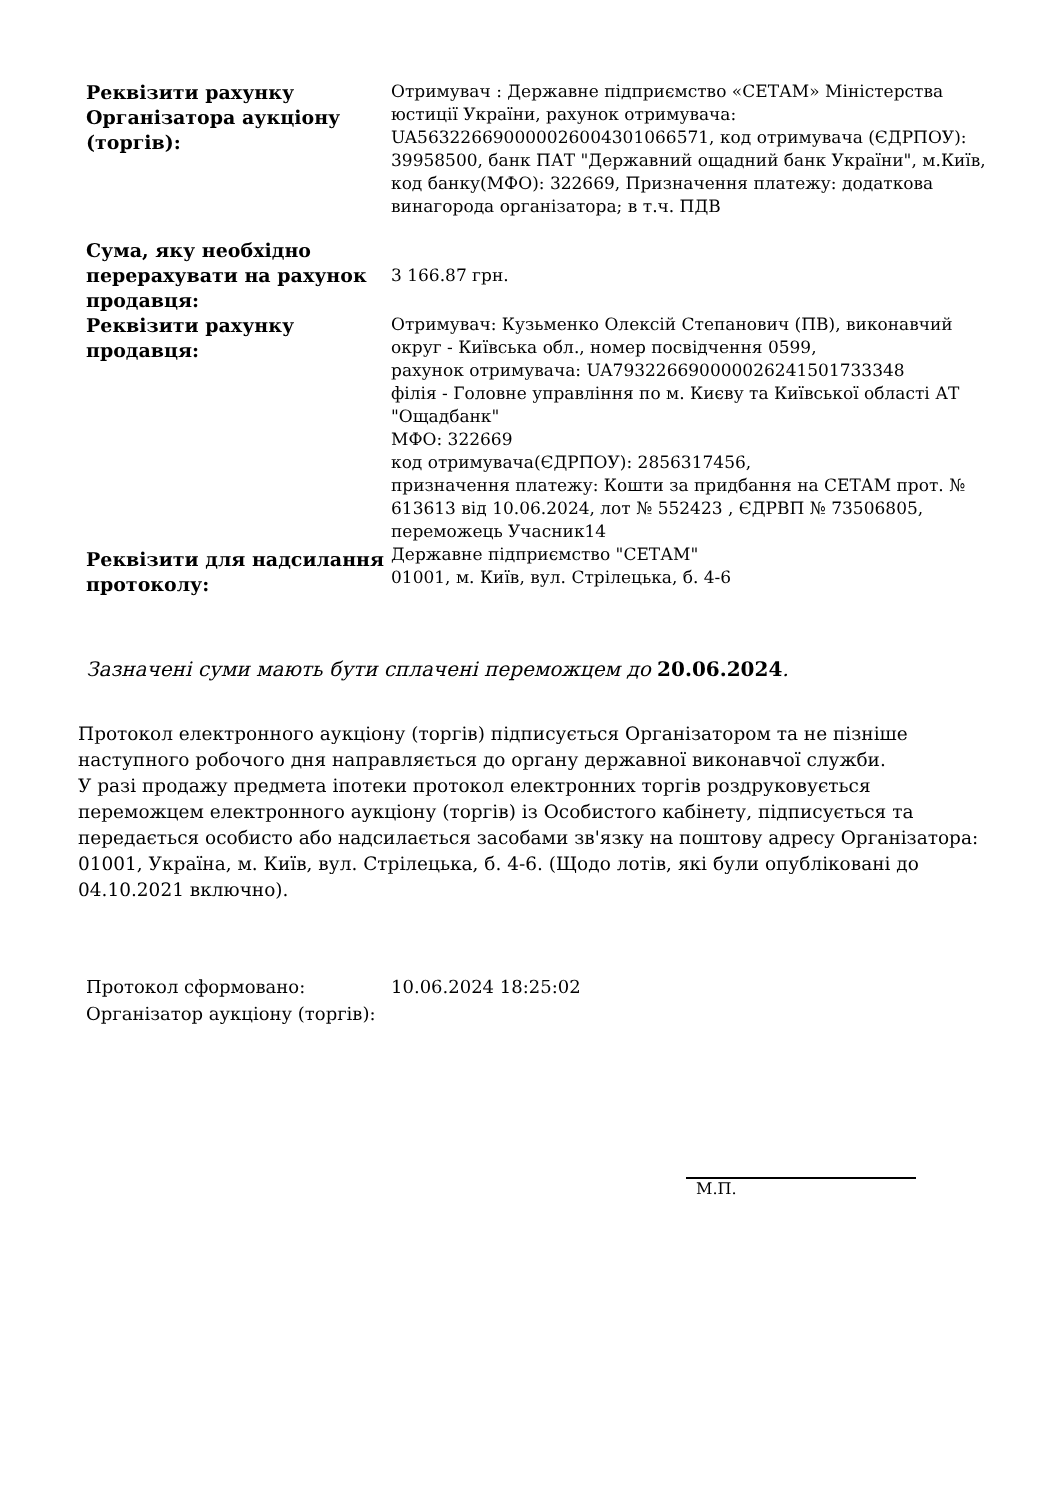| Реквізити рахунку Організатора аукціону (торгів): | Отримувач : Державне підприємство «СЕТАМ» Міністерства юстиції України, рахунок отримувача: UA563226690000026004301066571, код отримувача (ЄДРПОУ): 39958500, банк ПАТ "Державний ощадний банк України", м.Київ, код банку(МФО): 322669, Призначення платежу: додаткова винагорода організатора; в т.ч. ПДВ |
| Сума, яку необхідно перерахувати на рахунок продавця: | 3 166.87 грн. |
| Реквізити рахунку продавця: | Отримувач: Кузьменко Олексій Степанович (ПВ), виконавчий округ - Київська обл., номер посвідчення 0599, рахунок отримувача: UA793226690000026241501733348 філія - Головне управління по м. Києву та Київської області АТ "Ощадбанк" МФО: 322669 код отримувача(ЄДРПОУ): 2856317456, призначення платежу: Кошти за придбання на СЕТАМ прот. № 613613 від 10.06.2024, лот № 552423 , ЄДРВП № 73506805, переможець Учасник14 |
| Реквізити для надсилання протоколу: | Державне підприємство "СЕТАМ" 01001, м. Київ, вул. Стрілецька, б. 4-6 |
Зазначені суми мають бути сплачені переможцем до 20.06.2024.
Протокол електронного аукціону (торгів) підписується Організатором та не пізніше наступного робочого дня направляється до органу державної виконавчої служби.
У разі продажу предмета іпотеки протокол електронних торгів роздруковується переможцем електронного аукціону (торгів) із Особистого кабінету, підписується та передається особисто або надсилається засобами зв'язку на поштову адресу Організатора: 01001, Україна, м. Київ, вул. Стрілецька, б. 4-6. (Щодо лотів, які були опубліковані до 04.10.2021 включно).
| Протокол сформовано: | 10.06.2024 18:25:02 |
| Організатор аукціону (торгів): | |
М.П.